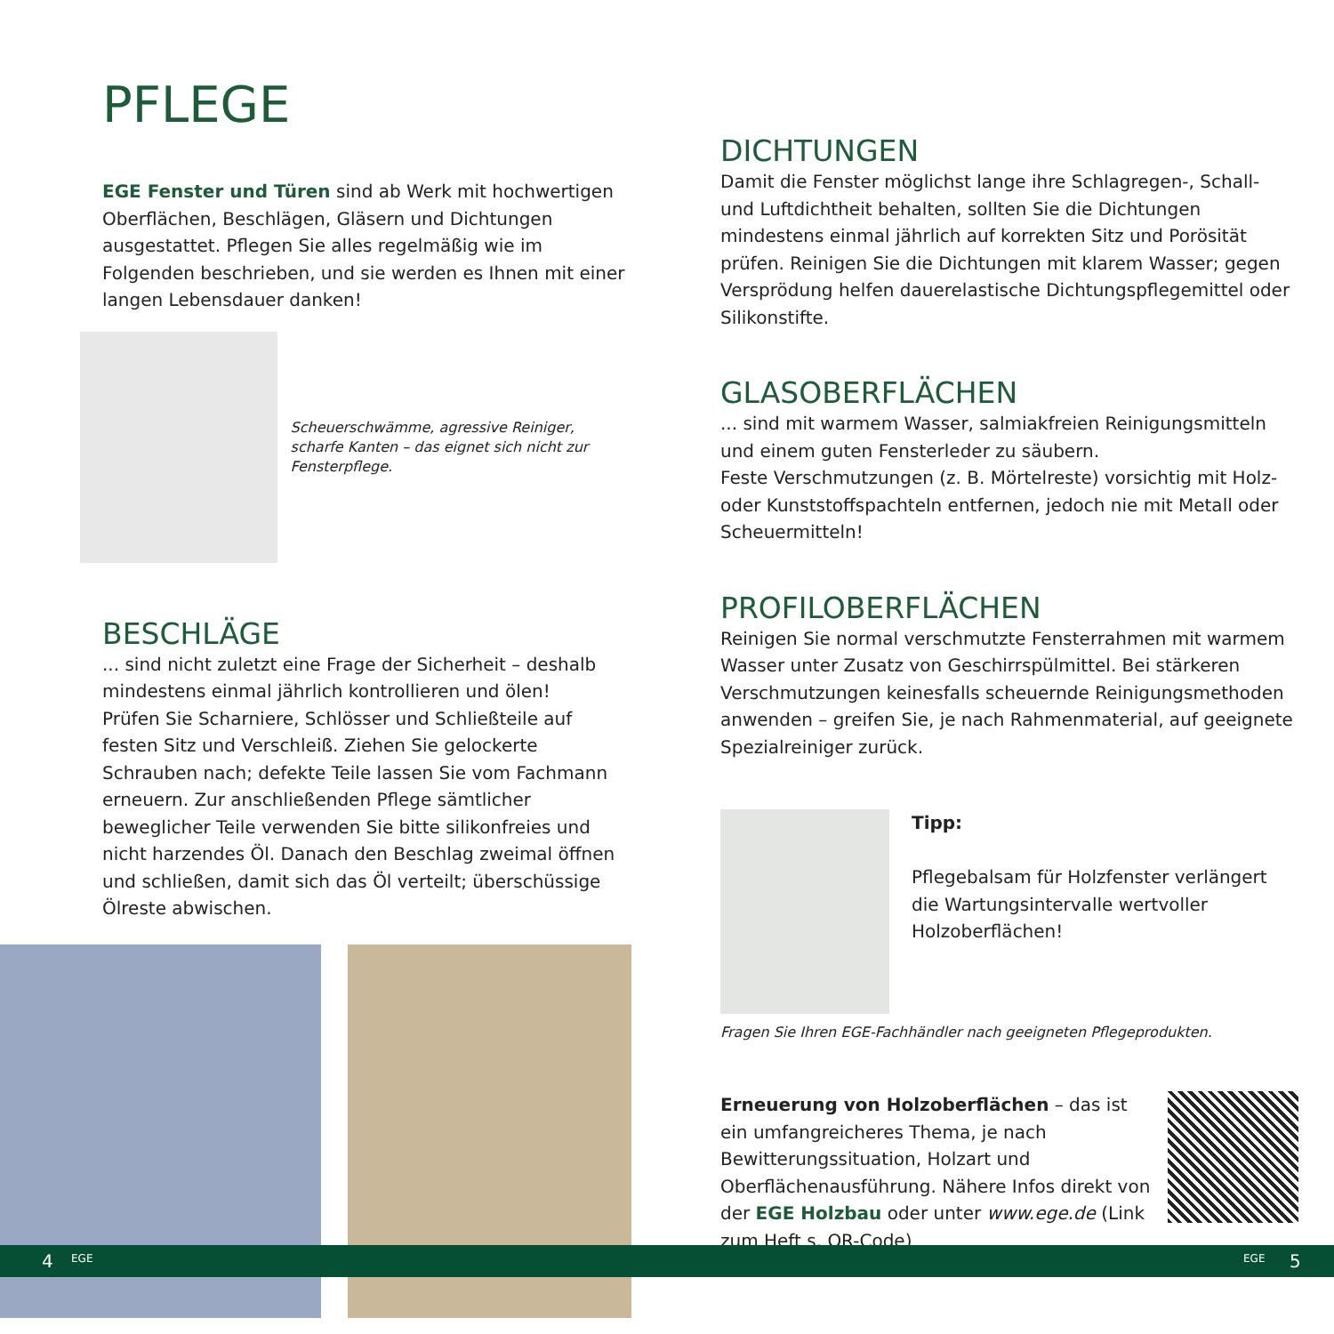PFLEGE
EGE Fenster und Türen sind ab Werk mit hochwertigen Oberflächen, Beschlägen, Gläsern und Dichtungen ausgestattet. Pflegen Sie alles regelmäßig wie im Folgenden beschrieben, und sie werden es Ihnen mit einer langen Lebensdauer danken!
Scheuerschwämme, agressive Reiniger, scharfe Kanten – das eignet sich nicht zur Fensterpflege.
BESCHLÄGE
... sind nicht zuletzt eine Frage der Sicherheit – deshalb mindestens einmal jährlich kontrollieren und ölen!
Prüfen Sie Scharniere, Schlösser und Schließteile auf festen Sitz und Verschleiß. Ziehen Sie gelockerte Schrauben nach; defekte Teile lassen Sie vom Fachmann erneuern. Zur anschließenden Pflege sämtlicher beweglicher Teile verwenden Sie bitte silikonfreies und nicht harzendes Öl. Danach den Beschlag zweimal öffnen und schließen, damit sich das Öl verteilt; überschüssige Ölreste abwischen.
DICHTUNGEN
Damit die Fenster möglichst lange ihre Schlagregen-, Schall- und Luftdichtheit behalten, sollten Sie die Dichtungen mindestens einmal jährlich auf korrekten Sitz und Porösität prüfen. Reinigen Sie die Dichtungen mit klarem Wasser; gegen Versprödung helfen dauerelastische Dichtungspflegemittel oder Silikonstifte.
GLASOBERFLÄCHEN
... sind mit warmem Wasser, salmiakfreien Reinigungsmitteln und einem guten Fensterleder zu säubern.
Feste Verschmutzungen (z. B. Mörtelreste) vorsichtig mit Holz- oder Kunststoffspachteln entfernen, jedoch nie mit Metall oder Scheuermitteln!
PROFILOBERFLÄCHEN
Reinigen Sie normal verschmutzte Fensterrahmen mit warmem Wasser unter Zusatz von Geschirrspülmittel. Bei stärkeren Verschmutzungen keinesfalls scheuernde Reinigungsmethoden anwenden – greifen Sie, je nach Rahmenmaterial, auf geeignete Spezialreiniger zurück.
Tipp:
Pflegebalsam für Holzfenster verlängert die Wartungsintervalle wertvoller Holzoberflächen!
Fragen Sie Ihren EGE-Fachhändler nach geeigneten Pflegeprodukten.
Erneuerung von Holzoberflächen – das ist ein umfangreicheres Thema, je nach Bewitterungssituation, Holzart und Oberflächenausführung. Nähere Infos direkt von der EGE Holzbau oder unter www.ege.de (Link zum Heft s. QR-Code)
4 EGE EGE 5